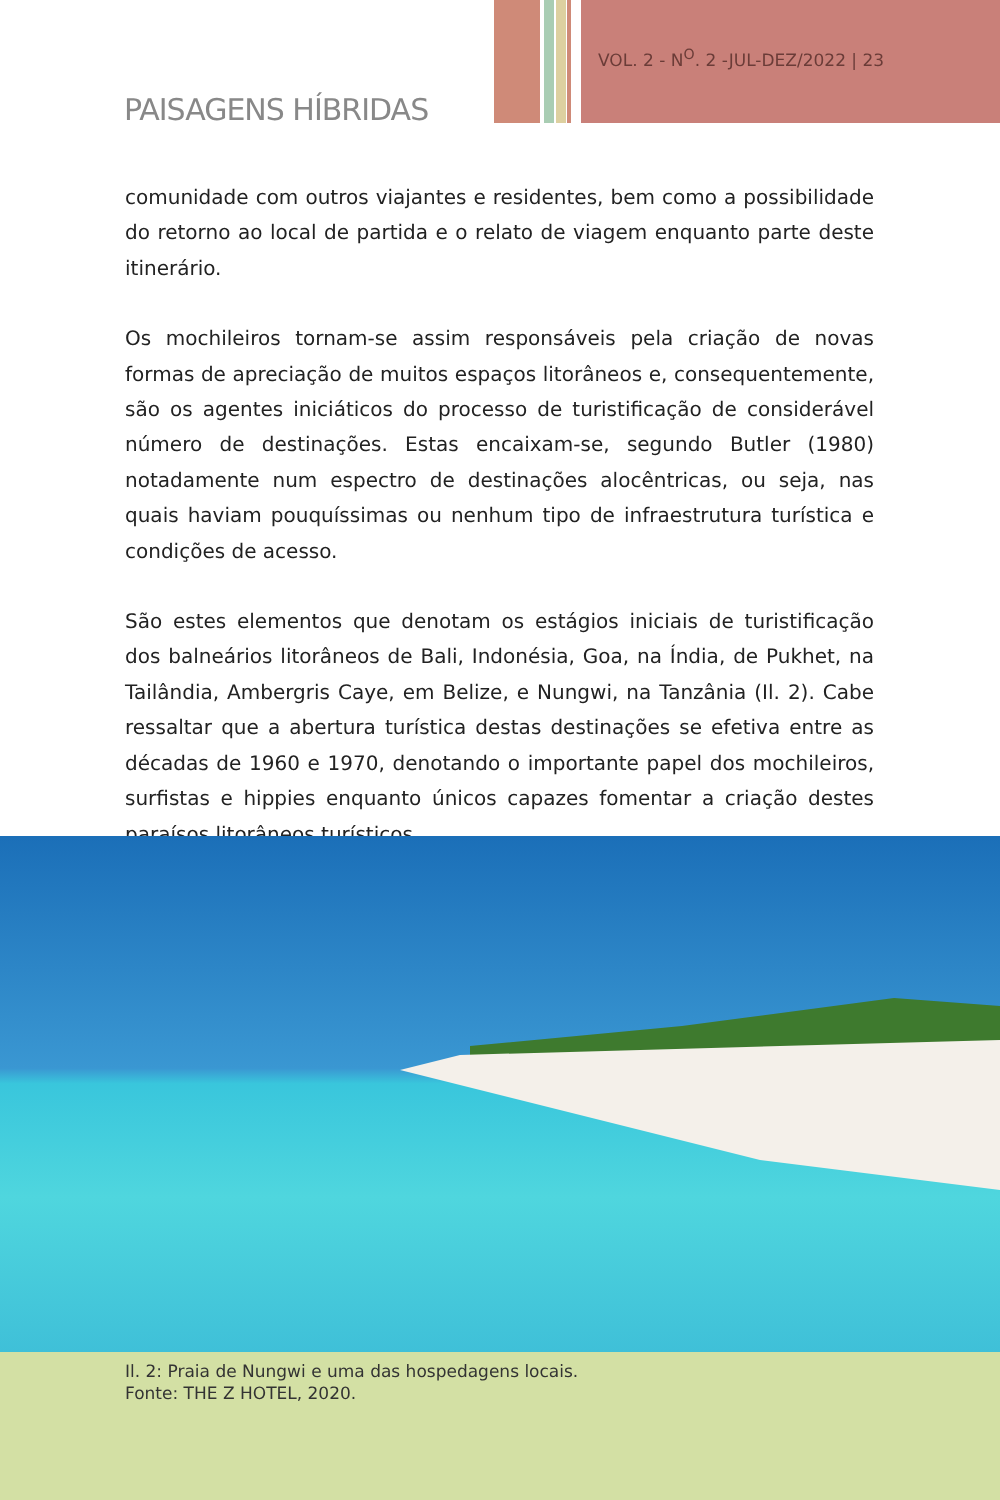VOL. 2 - N<sup>O</sup>. 2 -JUL-DEZ/2022 | 23
PAISAGENS HÍBRIDAS
comunidade com outros viajantes e residentes, bem como a possibilidade do retorno ao local de partida e o relato de viagem enquanto parte deste itinerário.
Os mochileiros tornam-se assim responsáveis pela criação de novas formas de apreciação de muitos espaços litorâneos e, consequentemente, são os agentes iniciáticos do processo de turistificação de considerável número de destinações. Estas encaixam-se, segundo Butler (1980) notadamente num espectro de destinações alocêntricas, ou seja, nas quais haviam pouquíssimas ou nenhum tipo de infraestrutura turística e condições de acesso.
São estes elementos que denotam os estágios iniciais de turistificação dos balneários litorâneos de Bali, Indonésia, Goa, na Índia, de Pukhet, na Tailândia, Ambergris Caye, em Belize, e Nungwi, na Tanzânia (Il. 2). Cabe ressaltar que a abertura turística destas destinações se efetiva entre as décadas de 1960 e 1970, denotando o importante papel dos mochileiros, surfistas e hippies enquanto únicos capazes fomentar a criação destes paraísos litorâneos turísticos.
Il. 2: Praia de Nungwi e uma das hospedagens locais.
Fonte: THE Z HOTEL, 2020.